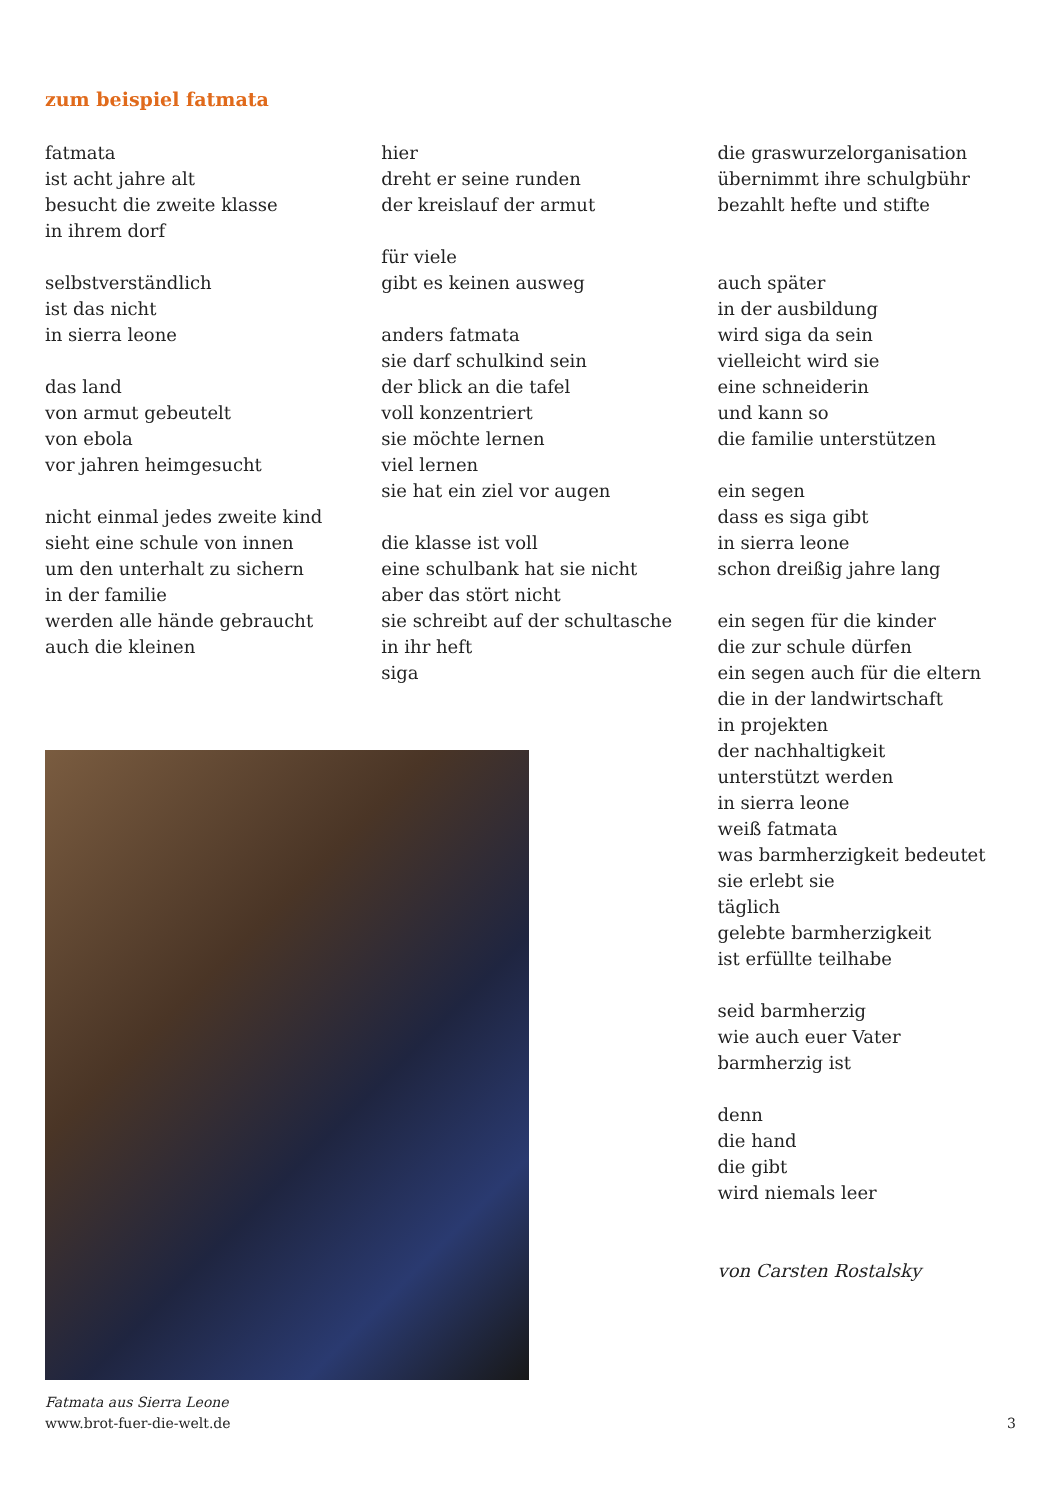zum beispiel fatmata
fatmata
ist acht jahre alt
besucht die zweite klasse
in ihrem dorf
selbstverständlich
ist das nicht
in sierra leone
das land
von armut gebeutelt
von ebola
vor jahren heimgesucht
nicht einmal jedes zweite kind
sieht eine schule von innen
um den unterhalt zu sichern
in der familie
werden alle hände gebraucht
auch die kleinen
hier
dreht er seine runden
der kreislauf der armut
für viele
gibt es keinen ausweg
anders fatmata
sie darf schulkind sein
der blick an die tafel
voll konzentriert
sie möchte lernen
viel lernen
sie hat ein ziel vor augen
die klasse ist voll
eine schulbank hat sie nicht
aber das stört nicht
sie schreibt auf der schultasche
in ihr heft
siga
die graswurzelorganisation
übernimmt ihre schulgbühr
bezahlt hefte und stifte
auch später
in der ausbildung
wird siga da sein
vielleicht wird sie
eine schneiderin
und kann so
die familie unterstützen
ein segen
dass es siga gibt
in sierra leone
schon dreißig jahre lang
ein segen für die kinder
die zur schule dürfen
ein segen auch für die eltern
die in der landwirtschaft
in projekten
der nachhaltigkeit
unterstützt werden
in sierra leone
weiß fatmata
was barmherzigkeit bedeutet
sie erlebt sie
täglich
gelebte barmherzigkeit
ist erfüllte teilhabe
seid barmherzig
wie auch euer Vater
barmherzig ist
denn
die hand
die gibt
wird niemals leer
von Carsten Rostalsky
Fatmata aus Sierra Leone
www.brot-fuer-die-welt.de 3